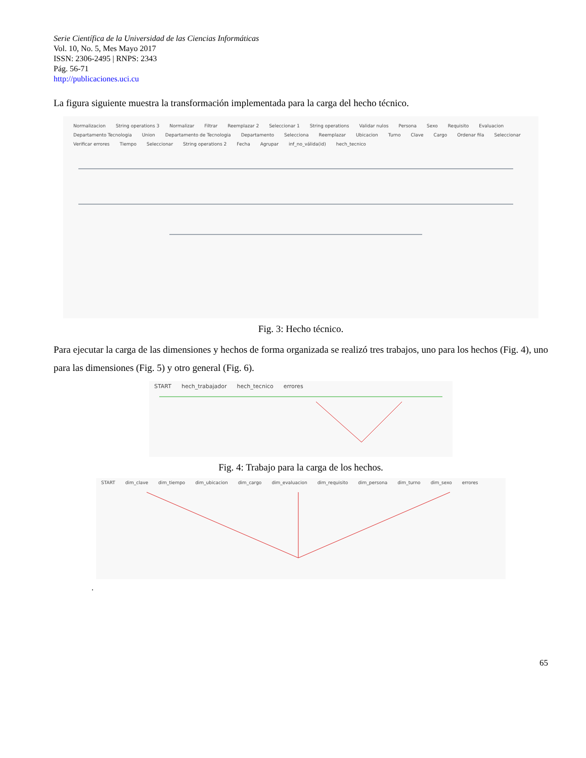Serie Científica de la Universidad de las Ciencias Informáticas
Vol. 10, No. 5, Mes Mayo 2017
ISSN: 2306-2495 | RNPS: 2343
Pág. 56-71
http://publicaciones.uci.cu
La figura siguiente muestra la transformación implementada para la carga del hecho técnico.
Normalizacion String operations 3 Normalizar Filtrar Reemplazar 2 Seleccionar 1 String operations Validar nulos Persona Sexo Requisito Evaluacion Departamento Tecnologia Union Departamento de Tecnologia Departamento Selecciona Reemplazar Ubicacion Turno Clave Cargo Ordenar fila Seleccionar Verificar errores Tiempo Seleccionar String operations 2 Fecha Agrupar inf_no_válida(id) hech_tecnico
Fig. 3: Hecho técnico.
Para ejecutar la carga de las dimensiones y hechos de forma organizada se realizó tres trabajos, uno para los hechos (Fig. 4), uno para las dimensiones (Fig. 5) y otro general (Fig. 6).
START hech_trabajador hech_tecnico errores
Fig. 4: Trabajo para la carga de los hechos.
START dim_clave dim_tiempo dim_ubicacion dim_cargo dim_evaluacion dim_requisito dim_persona dim_turno dim_sexo errores
.
65